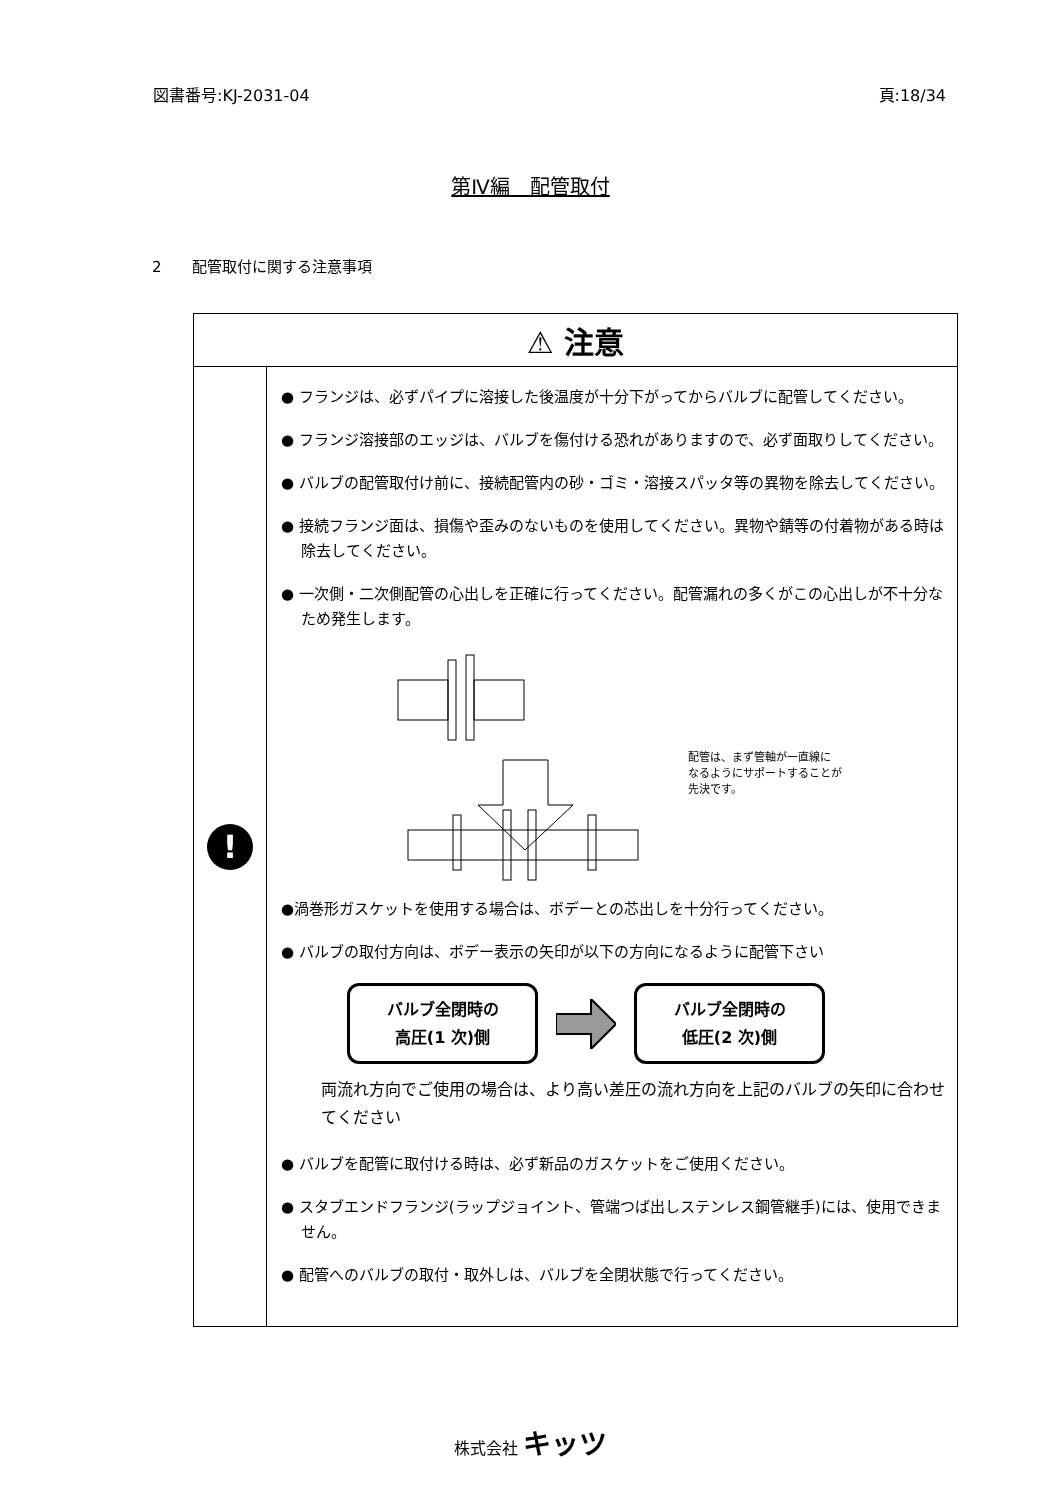図書番号:KJ-2031-04 頁:18/34
第Ⅳ編　配管取付
2　　配管取付に関する注意事項
| ⚠ 注意 | |
| ! | ● フランジは、必ずパイプに溶接した後温度が十分下がってからバルブに配管してください。 ● フランジ溶接部のエッジは、バルブを傷付ける恐れがありますので、必ず面取りしてください。 ● バルブの配管取付け前に、接続配管内の砂・ゴミ・溶接スパッタ等の異物を除去してください。 ● 接続フランジ面は、損傷や歪みのないものを使用してください。異物や錆等の付着物がある時は除去してください。 ● 一次側・二次側配管の心出しを正確に行ってください。配管漏れの多くがこの心出しが不十分なため発生します。 配管は、まず管軸が一直線に なるようにサポートすることが 先決です。 ●渦巻形ガスケットを使用する場合は、ボデーとの芯出しを十分行ってください。 ● バルブの取付方向は、ボデー表示の矢印が以下の方向になるように配管下さい バルブ全閉時の 高圧(1 次)側 バルブ全閉時の 低圧(2 次)側 両流れ方向でご使用の場合は、より高い差圧の流れ方向を上記のバルブの矢印に合わせてください ● バルブを配管に取付ける時は、必ず新品のガスケットをご使用ください。 ● スタブエンドフランジ(ラップジョイント、管端つば出しステンレス鋼管継手)には、使用できません。 ● 配管へのバルブの取付・取外しは、バルブを全閉状態で行ってください。 |
株式会社 キッツ